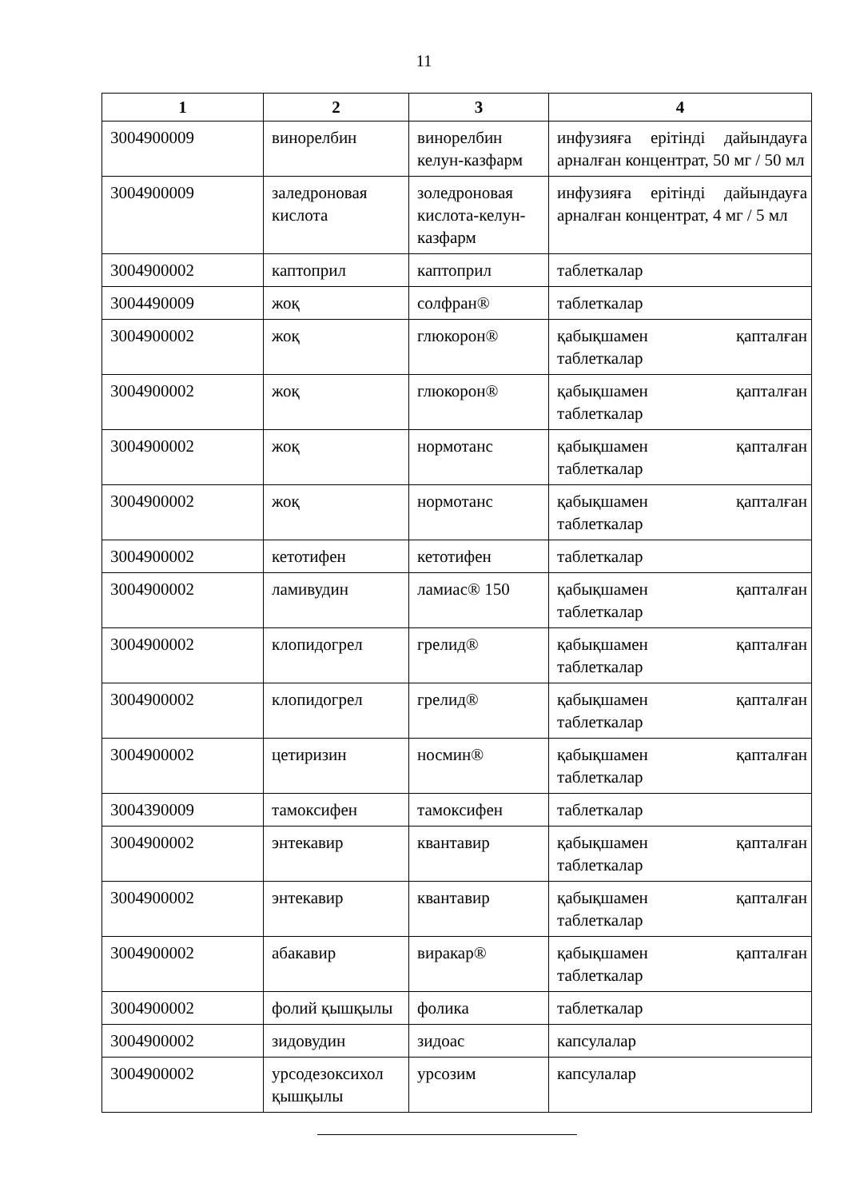11
| 1 | 2 | 3 | 4 |
| --- | --- | --- | --- |
| 3004900009 | винорелбин | винорелбин келун-казфарм | инфузияға ерітінді дайындауға арналған концентрат, 50 мг / 50 мл |
| 3004900009 | заледроновая кислота | золедроновая кислота-келун-казфарм | инфузияға ерітінді дайындауға арналған концентрат, 4 мг / 5 мл |
| 3004900002 | каптоприл | каптоприл | таблеткалар |
| 3004490009 | жоқ | солфран® | таблеткалар |
| 3004900002 | жоқ | глюкорон® | қабықшамен қапталған таблеткалар |
| 3004900002 | жоқ | глюкорон® | қабықшамен қапталған таблеткалар |
| 3004900002 | жоқ | нормотанс | қабықшамен қапталған таблеткалар |
| 3004900002 | жоқ | нормотанс | қабықшамен қапталған таблеткалар |
| 3004900002 | кетотифен | кетотифен | таблеткалар |
| 3004900002 | ламивудин | ламиас® 150 | қабықшамен қапталған таблеткалар |
| 3004900002 | клопидогрел | грелид® | қабықшамен қапталған таблеткалар |
| 3004900002 | клопидогрел | грелид® | қабықшамен қапталған таблеткалар |
| 3004900002 | цетиризин | носмин® | қабықшамен қапталған таблеткалар |
| 3004390009 | тамоксифен | тамоксифен | таблеткалар |
| 3004900002 | энтекавир | квантавир | қабықшамен қапталған таблеткалар |
| 3004900002 | энтекавир | квантавир | қабықшамен қапталған таблеткалар |
| 3004900002 | абакавир | виракар® | қабықшамен қапталған таблеткалар |
| 3004900002 | фолий қышқылы | фолика | таблеткалар |
| 3004900002 | зидовудин | зидоас | капсулалар |
| 3004900002 | урсодезоксихол қышқылы | урсозим | капсулалар |